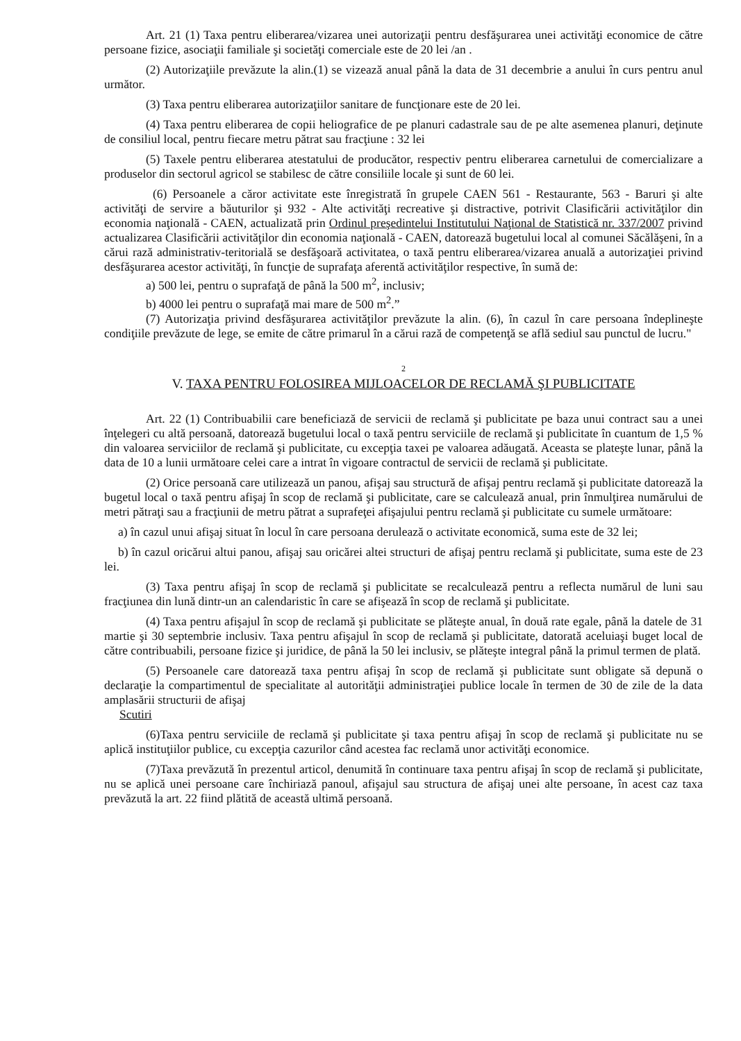Art. 21 (1) Taxa pentru eliberarea/vizarea unei autorizaţii pentru desfăşurarea unei activităţi economice de către persoane fizice, asociaţii familiale şi societăţi comerciale este de 20 lei /an .
(2) Autorizaţiile prevăzute la alin.(1) se vizează anual până la data de 31 decembrie a anului în curs pentru anul următor.
(3) Taxa pentru eliberarea autorizaţiilor sanitare de funcţionare este de 20 lei.
(4) Taxa pentru eliberarea de copii heliografice de pe planuri cadastrale sau de pe alte asemenea planuri, deţinute de consiliul local, pentru fiecare metru pătrat sau fracţiune : 32 lei
(5) Taxele pentru eliberarea atestatului de producător, respectiv pentru eliberarea carnetului de comercializare a produselor din sectorul agricol se stabilesc de către consiliile locale şi sunt de 60 lei.
(6) Persoanele a căror activitate este înregistrată în grupele CAEN 561 - Restaurante, 563 - Baruri şi alte activităţi de servire a băuturilor şi 932 - Alte activităţi recreative şi distractive, potrivit Clasificării activităţilor din economia naţională - CAEN, actualizată prin Ordinul preşedintelui Institutului Naţional de Statistică nr. 337/2007 privind actualizarea Clasificării activităţilor din economia naţională - CAEN, datorează bugetului local al comunei Săcălăşeni, în a cărui rază administrativ-teritorială se desfăşoară activitatea, o taxă pentru eliberarea/vizarea anuală a autorizaţiei privind desfăşurarea acestor activităţi, în funcţie de suprafaţa aferentă activităţilor respective, în sumă de:
a) 500 lei, pentru o suprafaţă de până la 500 m<sup>2</sup>, inclusiv;
b) 4000 lei pentru o suprafaţă mai mare de 500 m<sup>2</sup>.”
(7) Autorizaţia privind desfăşurarea activităţilor prevăzute la alin. (6), în cazul în care persoana îndeplineşte condiţiile prevăzute de lege, se emite de către primarul în a cărui rază de competenţă se află sediul sau punctul de lucru."
2
V. TAXA PENTRU FOLOSIREA MIJLOACELOR DE RECLAMĂ ŞI PUBLICITATE
Art. 22 (1) Contribuabilii care beneficiază de servicii de reclamă şi publicitate pe baza unui contract sau a unei înţelegeri cu altă persoană, datorează bugetului local o taxă pentru serviciile de reclamă şi publicitate în cuantum de 1,5 % din valoarea serviciilor de reclamă şi publicitate, cu excepţia taxei pe valoarea adăugată. Aceasta se plateşte lunar, până la data de 10 a lunii următoare celei care a intrat în vigoare contractul de servicii de reclamă şi publicitate.
(2) Orice persoană care utilizează un panou, afişaj sau structură de afişaj pentru reclamă şi publicitate datorează la bugetul local o taxă pentru afişaj în scop de reclamă şi publicitate, care se calculează anual, prin înmulţirea numărului de metri pătraţi sau a fracţiunii de metru pătrat a suprafeţei afişajului pentru reclamă şi publicitate cu sumele următoare:
a) în cazul unui afişaj situat în locul în care persoana derulează o activitate economică, suma este de 32 lei;
b) în cazul oricărui altui panou, afişaj sau oricărei altei structuri de afişaj pentru reclamă şi publicitate, suma este de 23 lei.
(3) Taxa pentru afişaj în scop de reclamă şi publicitate se recalculează pentru a reflecta numărul de luni sau fracţiunea din lună dintr-un an calendaristic în care se afişează în scop de reclamă şi publicitate.
(4) Taxa pentru afişajul în scop de reclamă şi publicitate se plăteşte anual, în două rate egale, până la datele de 31 martie şi 30 septembrie inclusiv. Taxa pentru afişajul în scop de reclamă şi publicitate, datorată aceluiaşi buget local de către contribuabili, persoane fizice şi juridice, de până la 50 lei inclusiv, se plăteşte integral până la primul termen de plată.
(5) Persoanele care datorează taxa pentru afişaj în scop de reclamă şi publicitate sunt obligate să depună o declaraţie la compartimentul de specialitate al autorităţii administraţiei publice locale în termen de 30 de zile de la data amplasării structurii de afişaj
Scutiri
(6)Taxa pentru serviciile de reclamă şi publicitate şi taxa pentru afişaj în scop de reclamă şi publicitate nu se aplică instituţiilor publice, cu excepţia cazurilor când acestea fac reclamă unor activităţi economice.
(7)Taxa prevăzută în prezentul articol, denumită în continuare taxa pentru afişaj în scop de reclamă şi publicitate, nu se aplică unei persoane care închiriază panoul, afişajul sau structura de afişaj unei alte persoane, în acest caz taxa prevăzută la art. 22 fiind plătită de această ultimă persoană.